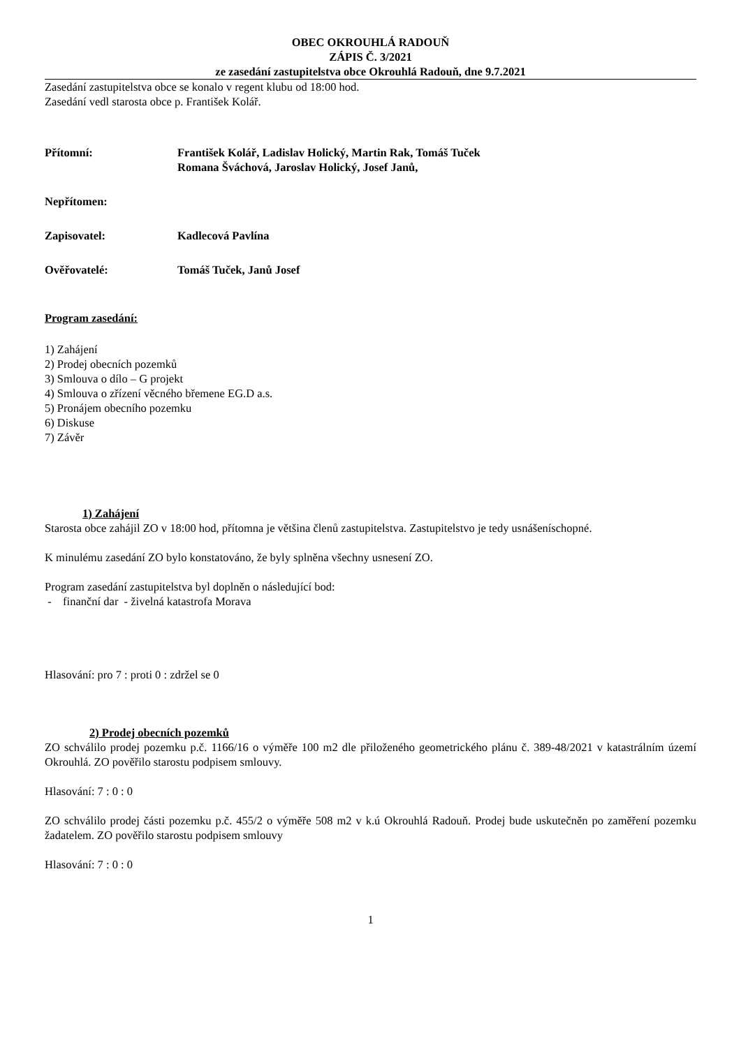OBEC OKROUHLÁ RADOUŇ
ZÁPIS Č. 3/2021
ze zasedání zastupitelstva obce Okrouhlá Radouň, dne 9.7.2021
Zasedání zastupitelstva obce se konalo v regent klubu od 18:00 hod.
Zasedání vedl starosta obce p. František Kolář.
Přítomní: František Kolář, Ladislav Holický, Martin Rak, Tomáš Tuček
Romana Šváchová, Jaroslav Holický, Josef Janů,
Nepřítomen:
Zapisovatel: Kadlecová Pavlína
Ověřovatelé: Tomáš Tuček, Janů Josef
Program zasedání:
1) Zahájení
2) Prodej obecních pozemků
3) Smlouva o dílo – G projekt
4) Smlouva o zřízení věcného břemene EG.D a.s.
5) Pronájem obecního pozemku
6) Diskuse
7) Závěr
1) Zahájení
Starosta obce zahájil ZO v 18:00 hod, přítomna je většina členů zastupitelstva. Zastupitelstvo je tedy usnášeníschopné.
K minulému zasedání ZO bylo konstatováno, že byly splněna všechny usnesení ZO.
Program zasedání zastupitelstva byl doplněn o následující bod:
- finanční dar - živelná katastrofa Morava
Hlasování: pro 7 : proti 0 : zdržel se 0
2) Prodej obecních pozemků
ZO schválilo prodej pozemku p.č. 1166/16 o výměře 100 m2 dle přiloženého geometrického plánu č. 389-48/2021 v katastrálním území Okrouhlá. ZO pověřilo starostu podpisem smlouvy.
Hlasování: 7 : 0 : 0
ZO schválilo prodej části pozemku p.č. 455/2 o výměře 508 m2 v k.ú Okrouhlá Radouň. Prodej bude uskutečněn po zaměření pozemku žadatelem. ZO pověřilo starostu podpisem smlouvy
Hlasování: 7 : 0 : 0
1